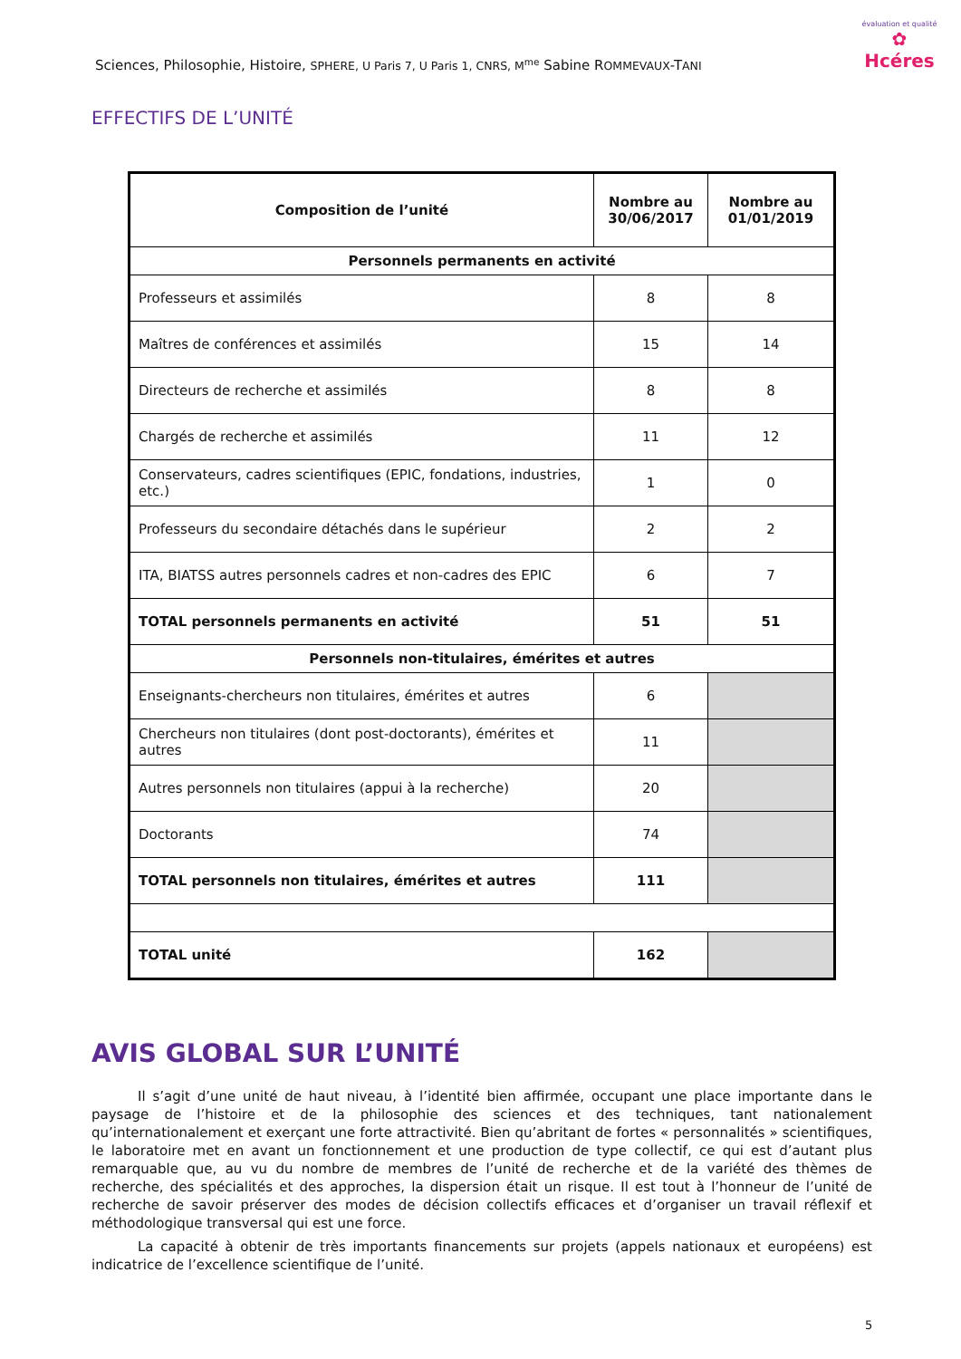Sciences, Philosophie, Histoire, SPHERE, U Paris 7, U Paris 1, CNRS, M<sup>me</sup> Sabine ROMMEVAUX-TANI
évaluation et qualité
✿
Hcéres
EFFECTIFS DE L’UNITÉ
| Composition de l’unité | Nombre au 30/06/2017 | Nombre au 01/01/2019 |
| --- | --- | --- |
| Personnels permanents en activité | | |
| Professeurs et assimilés | 8 | 8 |
| Maîtres de conférences et assimilés | 15 | 14 |
| Directeurs de recherche et assimilés | 8 | 8 |
| Chargés de recherche et assimilés | 11 | 12 |
| Conservateurs, cadres scientifiques (EPIC, fondations, industries, etc.) | 1 | 0 |
| Professeurs du secondaire détachés dans le supérieur | 2 | 2 |
| ITA, BIATSS autres personnels cadres et non-cadres des EPIC | 6 | 7 |
| TOTAL personnels permanents en activité | 51 | 51 |
| Personnels non-titulaires, émérites et autres | | |
| Enseignants-chercheurs non titulaires, émérites et autres | 6 | |
| Chercheurs non titulaires (dont post-doctorants), émérites et autres | 11 | |
| Autres personnels non titulaires (appui à la recherche) | 20 | |
| Doctorants | 74 | |
| TOTAL personnels non titulaires, émérites et autres | 111 | |
| TOTAL unité | 162 | |
AVIS GLOBAL SUR L’UNITÉ
Il s’agit d’une unité de haut niveau, à l’identité bien affirmée, occupant une place importante dans le paysage de l’histoire et de la philosophie des sciences et des techniques, tant nationalement qu’internationalement et exerçant une forte attractivité. Bien qu’abritant de fortes « personnalités » scientifiques, le laboratoire met en avant un fonctionnement et une production de type collectif, ce qui est d’autant plus remarquable que, au vu du nombre de membres de l’unité de recherche et de la variété des thèmes de recherche, des spécialités et des approches, la dispersion était un risque. Il est tout à l’honneur de l’unité de recherche de savoir préserver des modes de décision collectifs efficaces et d’organiser un travail réflexif et méthodologique transversal qui est une force.
La capacité à obtenir de très importants financements sur projets (appels nationaux et européens) est indicatrice de l’excellence scientifique de l’unité.
5